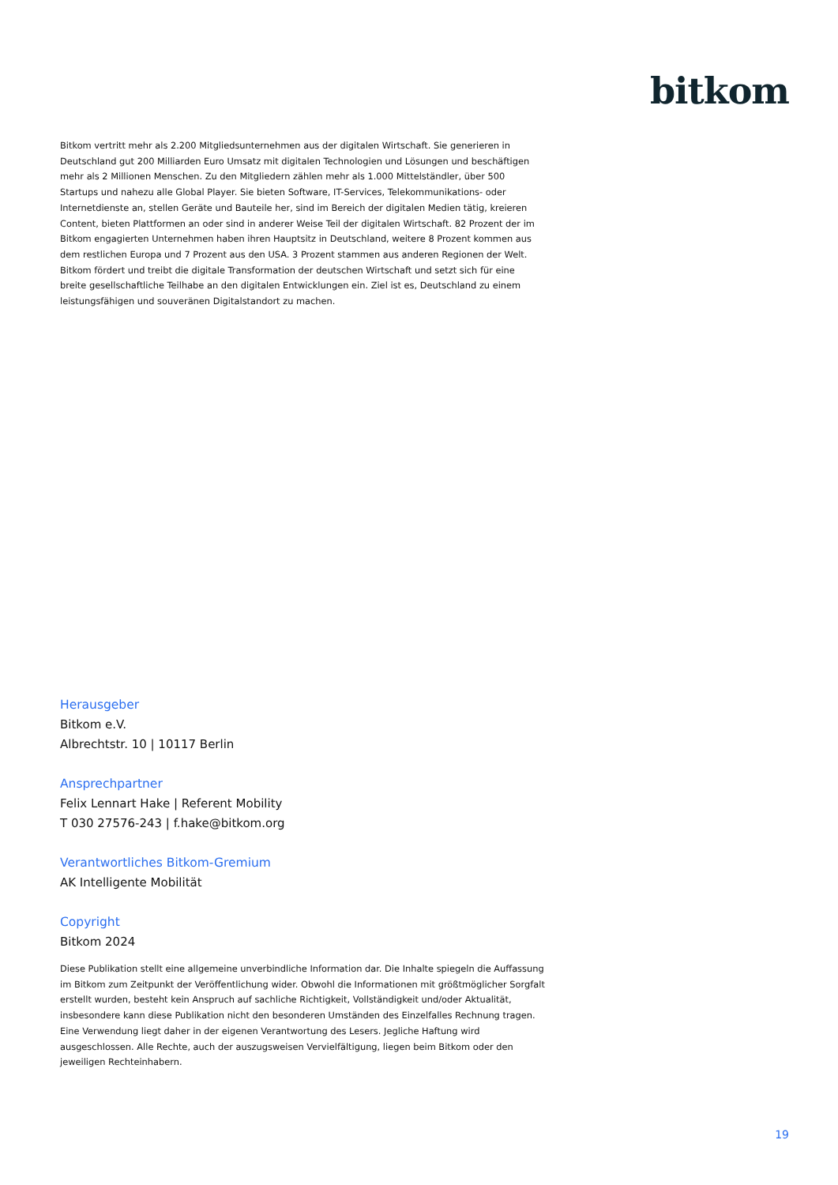bitkom
Bitkom vertritt mehr als 2.200 Mitgliedsunternehmen aus der digitalen Wirtschaft. Sie generieren in Deutschland gut 200 Milliarden Euro Umsatz mit digitalen Technologien und Lösungen und beschäftigen mehr als 2 Millionen Menschen. Zu den Mitgliedern zählen mehr als 1.000 Mittelständler, über 500 Startups und nahezu alle Global Player. Sie bieten Software, IT-Services, Telekommunikations- oder Internetdienste an, stellen Geräte und Bauteile her, sind im Bereich der digitalen Medien tätig, kreieren Content, bieten Plattformen an oder sind in anderer Weise Teil der digitalen Wirtschaft. 82 Prozent der im Bitkom engagierten Unternehmen haben ihren Hauptsitz in Deutschland, weitere 8 Prozent kommen aus dem restlichen Europa und 7 Prozent aus den USA. 3 Prozent stammen aus anderen Regionen der Welt. Bitkom fördert und treibt die digitale Transformation der deutschen Wirtschaft und setzt sich für eine breite gesellschaftliche Teilhabe an den digitalen Entwicklungen ein. Ziel ist es, Deutschland zu einem leistungsfähigen und souveränen Digitalstandort zu machen.
Herausgeber
Bitkom e.V.
Albrechtstr. 10 | 10117 Berlin
Ansprechpartner
Felix Lennart Hake | Referent Mobility
T 030 27576-243 | f.hake@bitkom.org
Verantwortliches Bitkom-Gremium
AK Intelligente Mobilität
Copyright
Bitkom 2024
Diese Publikation stellt eine allgemeine unverbindliche Information dar. Die Inhalte spiegeln die Auffassung im Bitkom zum Zeitpunkt der Veröffentlichung wider. Obwohl die Informationen mit größtmöglicher Sorgfalt erstellt wurden, besteht kein Anspruch auf sachliche Richtigkeit, Vollständigkeit und/oder Aktualität, insbesondere kann diese Publikation nicht den besonderen Umständen des Einzelfalles Rechnung tragen. Eine Verwendung liegt daher in der eigenen Verantwortung des Lesers. Jegliche Haftung wird ausgeschlossen. Alle Rechte, auch der auszugsweisen Vervielfältigung, liegen beim Bitkom oder den jeweiligen Rechteinhabern.
19